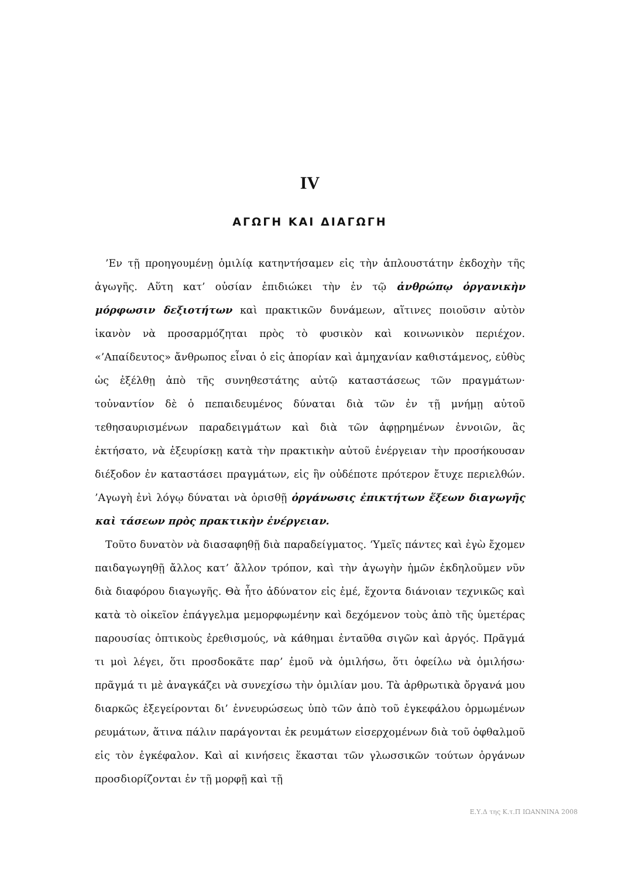IV
ΑΓΩΓΗ ΚΑΙ ΔΙΑΓΩΓΗ
’Εν τῇ προηγουμένῃ ὁμιλίᾳ κατηντήσαμεν εἰς τὴν ἁπλουστάτην ἐκδοχὴν τῆς ἀγωγῆς. Αὕτη κατ’ οὐσίαν ἐπιδιώκει τὴν ἐν τῷ ἀνθρώπῳ ὀργανικὴν μόρφωσιν δεξιοτήτων καὶ πρακτικῶν δυνάμεων, αἵτινες ποιοῦσιν αὐτὸν ἱκανὸν νὰ προσαρμόζηται πρὸς τὸ φυσικὸν καὶ κοινωνικὸν περιέχον. «’Απαίδευτος» ἄνθρωπος εἶναι ὁ εἰς ἀπορίαν καὶ ἀμηχανίαν καθιστάμενος, εὐθὺς ὡς ἐξέλθῃ ἀπὸ τῆς συνηθεστάτης αὐτῷ καταστάσεως τῶν πραγμάτων· τοὐναντίον δὲ ὁ πεπαιδευμένος δύναται διὰ τῶν ἐν τῇ μνήμῃ αὐτοῦ τεθησαυρισμένων παραδειγμάτων καὶ διὰ τῶν ἀφῃρημένων ἐννοιῶν, ἃς ἐκτήσατο, νὰ ἐξευρίσκῃ κατὰ τὴν πρακτικὴν αὐτοῦ ἐνέργειαν τὴν προσήκουσαν διέξοδον ἐν καταστάσει πραγμάτων, εἰς ἣν οὐδέποτε πρότερον ἔτυχε περιελθών. ’Αγωγὴ ἑνὶ λόγῳ δύναται νὰ ὁρισθῇ ὀργάνωσις ἐπικτήτων ἕξεων διαγωγῆς καὶ τάσεων πρὸς πρακτικὴν ἐνέργειαν.
Τοῦτο δυνατὸν νὰ διασαφηθῇ διὰ παραδείγματος. ‘Υμεῖς πάντες καὶ ἐγὼ ἔχομεν παιδαγωγηθῇ ἄλλος κατ’ ἄλλον τρόπον, καὶ τὴν ἀγωγὴν ἡμῶν ἐκδηλοῦμεν νῦν διὰ διαφόρου διαγωγῆς. Θὰ ἦτο ἀδύνατον εἰς ἐμέ, ἔχοντα διάνοιαν τεχνικῶς καὶ κατὰ τὸ οἰκεῖον ἐπάγγελμα μεμορφωμένην καὶ δεχόμενον τοὺς ἀπὸ τῆς ὑμετέρας παρουσίας ὀπτικοὺς ἐρεθισμούς, νὰ κάθημαι ἐνταῦθα σιγῶν καὶ ἀργός. Πρᾶγμά τι μοὶ λέγει, ὅτι προσδοκᾶτε παρ’ ἐμοῦ νὰ ὁμιλήσω, ὅτι ὀφείλω νὰ ὁμιλήσω· πρᾶγμά τι μὲ ἀναγκάζει νὰ συνεχίσω τὴν ὁμιλίαν μου. Τὰ ἀρθρωτικὰ ὄργανά μου διαρκῶς ἐξεγείρονται δι’ ἐννευρώσεως ὑπὸ τῶν ἀπὸ τοῦ ἐγκεφάλου ὁρμωμένων ρευμάτων, ἅτινα πάλιν παράγονται ἐκ ρευμάτων εἰσερχομένων διὰ τοῦ ὀφθαλμοῦ εἰς τὸν ἐγκέφαλον. Καὶ αἱ κινήσεις ἕκασται τῶν γλωσσικῶν τούτων ὀργάνων προσδιορίζονται ἐν τῇ μορφῇ καὶ τῇ
Ε.Υ.Δ της Κ.τ.Π ΙΩΑΝΝΙΝΑ 2008